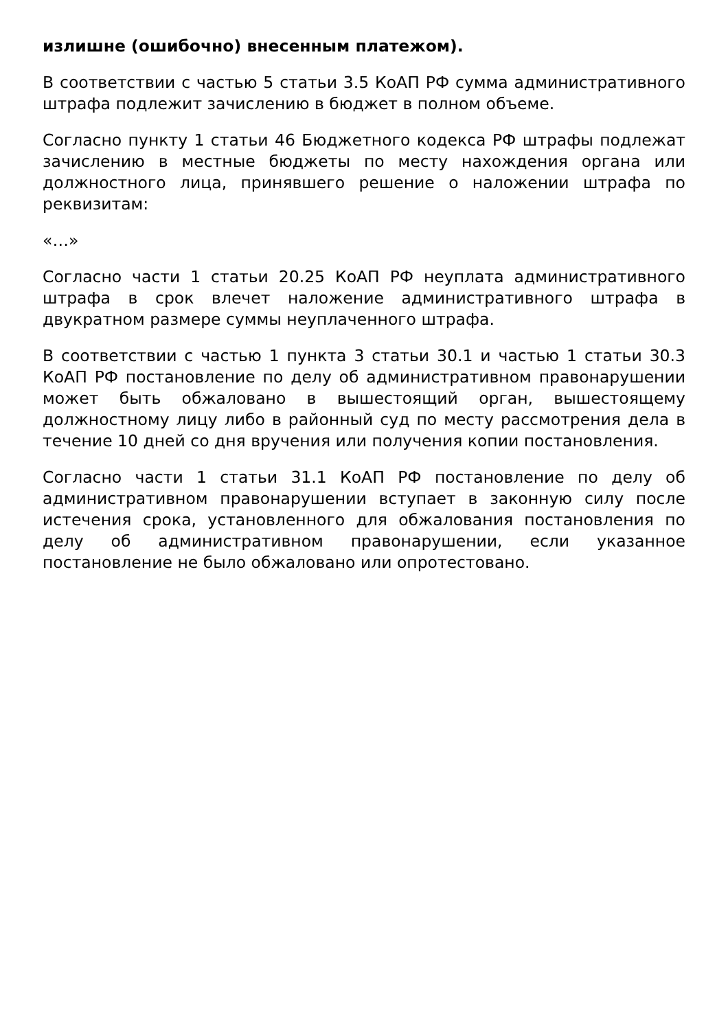излишне (ошибочно) внесенным платежом).
В соответствии с частью 5 статьи 3.5 КоАП РФ сумма административного штрафа подлежит зачислению в бюджет в полном объеме.
Согласно пункту 1 статьи 46 Бюджетного кодекса РФ штрафы подлежат зачислению в местные бюджеты по месту нахождения органа или должностного лица, принявшего решение о наложении штрафа по реквизитам:
«…»
Согласно части 1 статьи 20.25 КоАП РФ неуплата административного штрафа в срок влечет наложение административного штрафа в двукратном размере суммы неуплаченного штрафа.
В соответствии с частью 1 пункта 3 статьи 30.1 и частью 1 статьи 30.3 КоАП РФ постановление по делу об административном правонарушении может быть обжаловано в вышестоящий орган, вышестоящему должностному лицу либо в районный суд по месту рассмотрения дела в течение 10 дней со дня вручения или получения копии постановления.
Согласно части 1 статьи 31.1 КоАП РФ постановление по делу об административном правонарушении вступает в законную силу после истечения срока, установленного для обжалования постановления по делу об административном правонарушении, если указанное постановление не было обжаловано или опротестовано.